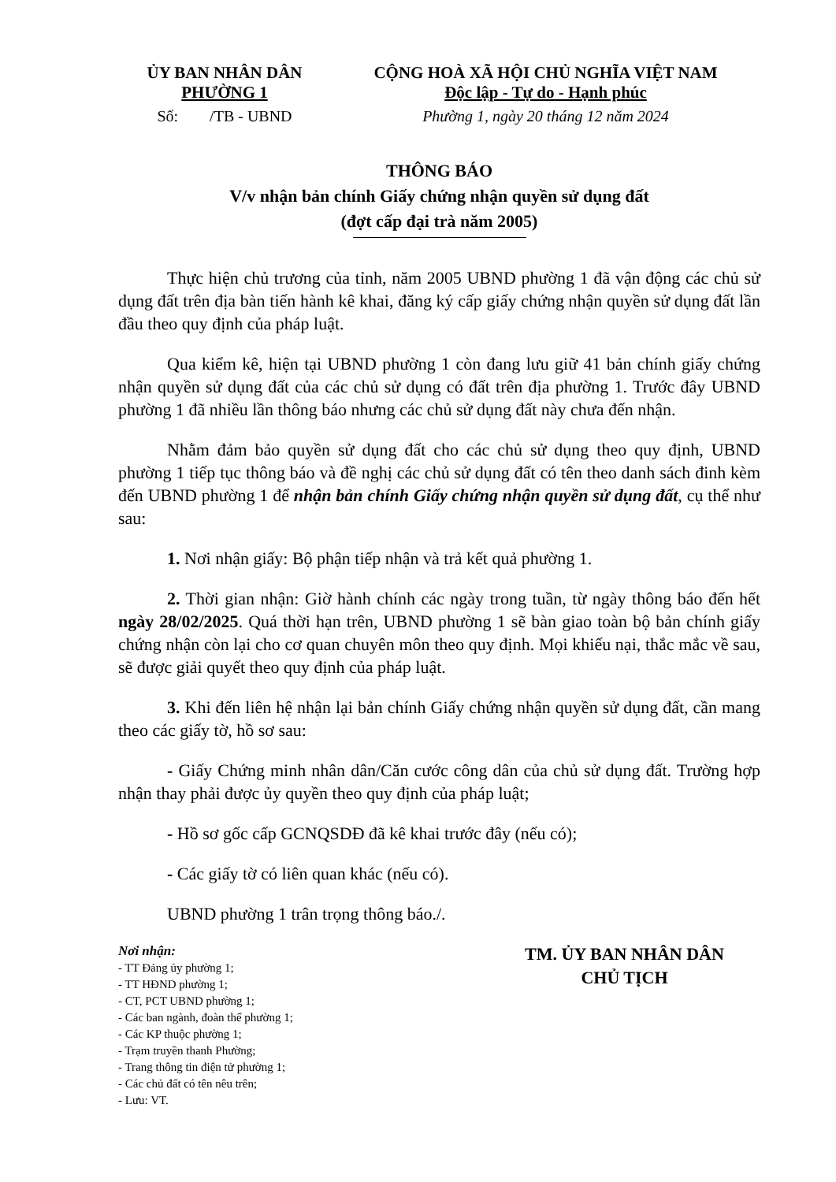ỦY BAN NHÂN DÂN
PHƯỜNG 1
CỘNG HOÀ XÃ HỘI CHỦ NGHĨA VIỆT NAM
Độc lập - Tự do - Hạnh phúc
Số: /TB - UBND Phường 1, ngày 20 tháng 12 năm 2024
THÔNG BÁO
V/v nhận bản chính Giấy chứng nhận quyền sử dụng đất
(đợt cấp đại trà năm 2005)
Thực hiện chủ trương của tỉnh, năm 2005 UBND phường 1 đã vận động các chủ sử dụng đất trên địa bàn tiến hành kê khai, đăng ký cấp giấy chứng nhận quyền sử dụng đất lần đầu theo quy định của pháp luật.
Qua kiểm kê, hiện tại UBND phường 1 còn đang lưu giữ 41 bản chính giấy chứng nhận quyền sử dụng đất của các chủ sử dụng có đất trên địa phường 1. Trước đây UBND phường 1 đã nhiều lần thông báo nhưng các chủ sử dụng đất này chưa đến nhận.
Nhằm đảm bảo quyền sử dụng đất cho các chủ sử dụng theo quy định, UBND phường 1 tiếp tục thông báo và đề nghị các chủ sử dụng đất có tên theo danh sách đinh kèm đến UBND phường 1 để nhận bản chính Giấy chứng nhận quyền sử dụng đất, cụ thể như sau:
1. Nơi nhận giấy: Bộ phận tiếp nhận và trả kết quả phường 1.
2. Thời gian nhận: Giờ hành chính các ngày trong tuần, từ ngày thông báo đến hết ngày 28/02/2025. Quá thời hạn trên, UBND phường 1 sẽ bàn giao toàn bộ bản chính giấy chứng nhận còn lại cho cơ quan chuyên môn theo quy định. Mọi khiếu nại, thắc mắc về sau, sẽ được giải quyết theo quy định của pháp luật.
3. Khi đến liên hệ nhận lại bản chính Giấy chứng nhận quyền sử dụng đất, cần mang theo các giấy tờ, hồ sơ sau:
- Giấy Chứng minh nhân dân/Căn cước công dân của chủ sử dụng đất. Trường hợp nhận thay phải được ủy quyền theo quy định của pháp luật;
- Hồ sơ gốc cấp GCNQSDĐ đã kê khai trước đây (nếu có);
- Các giấy tờ có liên quan khác (nếu có).
UBND phường 1 trân trọng thông báo./.
Nơi nhận:
- TT Đảng ủy phường 1;
- TT HĐND phường 1;
- CT, PCT UBND phường 1;
- Các ban ngành, đoàn thể phường 1;
- Các KP thuộc phường 1;
- Trạm truyền thanh Phường;
- Trang thông tin điện tử phường 1;
- Các chủ đất có tên nêu trên;
- Lưu: VT.
TM. ỦY BAN NHÂN DÂN
CHỦ TỊCH